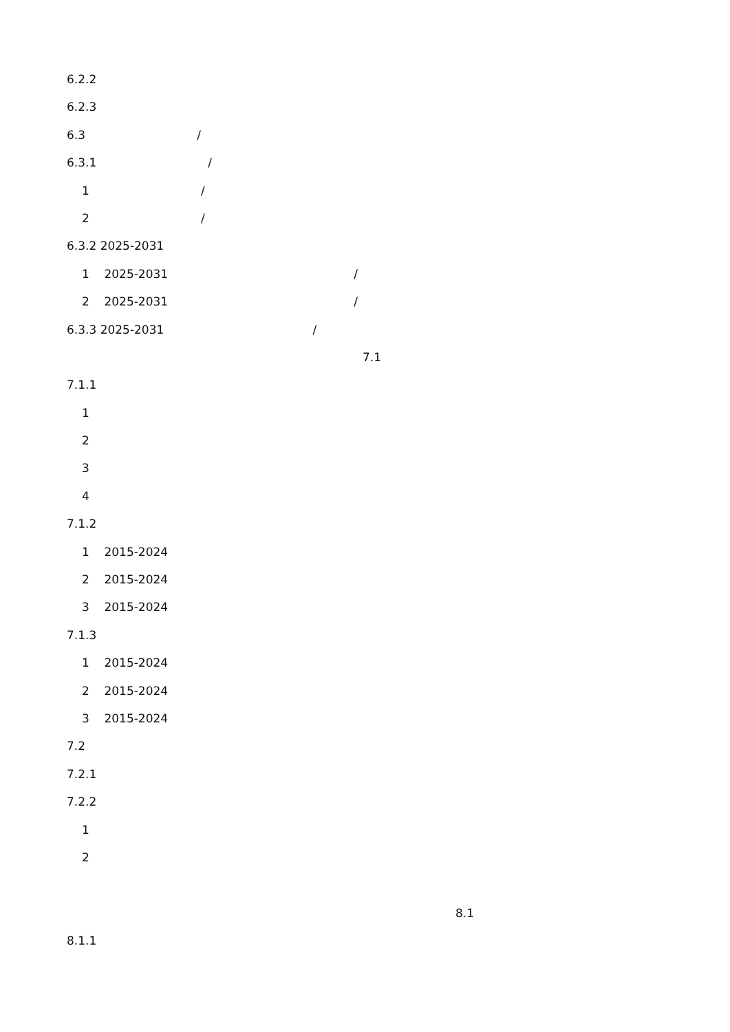6.2.2
6.2.3
6.3 /
6.3.1 /
1 /
2 /
6.3.2 2025-2031
1 2025-2031 /
2 2025-2031 /
6.3.3 2025-2031 /
7.1
7.1.1
1
2
3
4
7.1.2
1 2015-2024
2 2015-2024
3 2015-2024
7.1.3
1 2015-2024
2 2015-2024
3 2015-2024
7.2
7.2.1
7.2.2
1
2
8.1
8.1.1